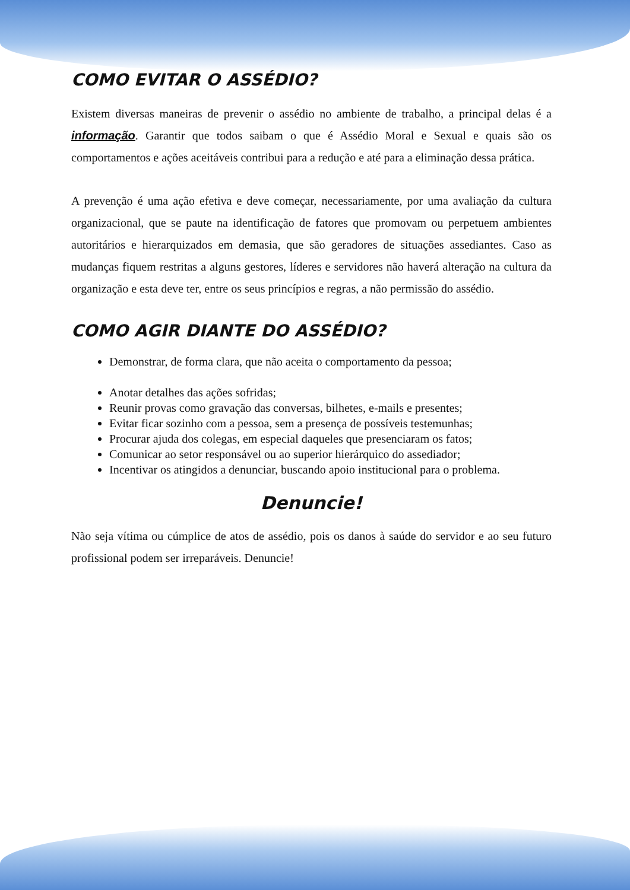COMO EVITAR O ASSÉDIO?
Existem diversas maneiras de prevenir o assédio no ambiente de trabalho, a principal delas é a informação. Garantir que todos saibam o que é Assédio Moral e Sexual e quais são os comportamentos e ações aceitáveis contribui para a redução e até para a eliminação dessa prática.
A prevenção é uma ação efetiva e deve começar, necessariamente, por uma avaliação da cultura organizacional, que se paute na identificação de fatores que promovam ou perpetuem ambientes autoritários e hierarquizados em demasia, que são geradores de situações assediantes. Caso as mudanças fiquem restritas a alguns gestores, líderes e servidores não haverá alteração na cultura da organização e esta deve ter, entre os seus princípios e regras, a não permissão do assédio.
COMO AGIR DIANTE DO ASSÉDIO?
Demonstrar, de forma clara, que não aceita o comportamento da pessoa;
Anotar detalhes das ações sofridas;
Reunir provas como gravação das conversas, bilhetes, e-mails e presentes;
Evitar ficar sozinho com a pessoa, sem a presença de possíveis testemunhas;
Procurar ajuda dos colegas, em especial daqueles que presenciaram os fatos;
Comunicar ao setor responsável ou ao superior hierárquico do assediador;
Incentivar os atingidos a denunciar, buscando apoio institucional para o problema.
Denuncie!
Não seja vítima ou cúmplice de atos de assédio, pois os danos à saúde do servidor e ao seu futuro profissional podem ser irreparáveis. Denuncie!